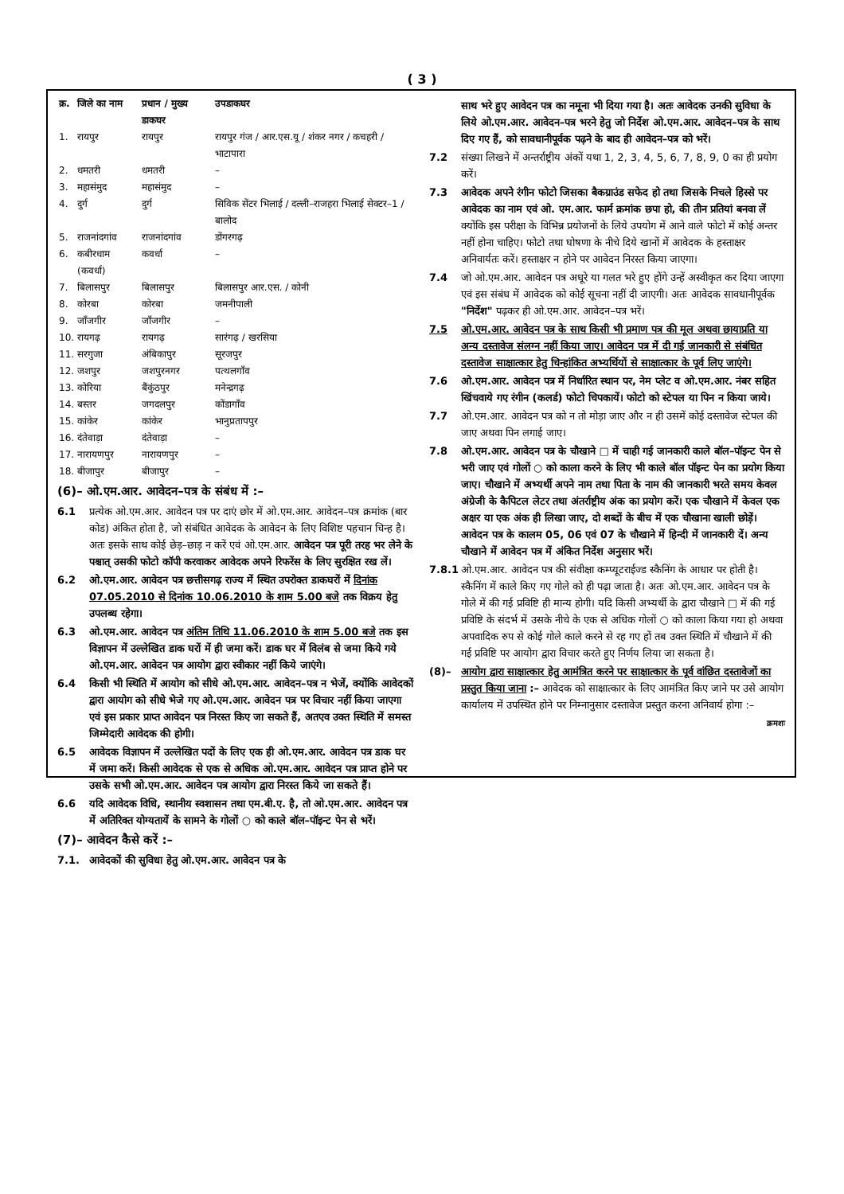( 3 )
| क्र. | जिले का नाम | प्रधान / मुख्य डाकघर | उपडाकघर |
| --- | --- | --- | --- |
| 1. | रायपुर | रायपुर | रायपुर गंज / आर.एस.यू / शंकर नगर / कचहरी / भाटापारा |
| 2. | धमतरी | धमतरी | – |
| 3. | महासंमुद | महासंमुद | – |
| 4. | दुर्ग | दुर्ग | सिविक सेंटर भिलाई / दल्ली–राजहरा भिलाई सेक्टर–1 / बालोद |
| 5. | राजनांदगांव | राजनांदगांव | डोंगरगढ़ |
| 6. | कबीरधाम (कवर्धा) | कवर्धा | – |
| 7. | बिलासपुर | बिलासपुर | बिलासपुर आर.एस. / कोनी |
| 8. | कोरबा | कोरबा | जमनीपाली |
| 9. | जाँजगीर | जाँजगीर | – |
| 10. | रायगढ़ | रायगढ़ | सारंगढ़ / खरसिया |
| 11. | सरगुजा | अंबिकापुर | सूरजपुर |
| 12. | जशपुर | जशपुरनगर | पत्थलगाँव |
| 13. | कोरिया | बैंकुंठपुर | मनेन्द्रगढ़ |
| 14. | बस्तर | जगदलपुर | कोंडागाँव |
| 15. | कांकेर | कांकेर | भानुप्रतापपुर |
| 16. | दंतेवाड़ा | दंतेवाड़ा | – |
| 17. | नारायणपुर | नारायणपुर | – |
| 18. | बीजापुर | बीजापुर | – |
(6)– ओ.एम.आर. आवेदन–पत्र के संबंध में :–
6.1 प्रत्येक ओ.एम.आर. आवेदन पत्र पर दाएं छोर में ओ.एम.आर. आवेदन–पत्र क्रमांक (बार कोड) अंकित होता है, जो संबंधित आवेदक के आवेदन के लिए विशिष्ट पहचान चिन्ह है। अतः इसके साथ कोई छेड़–छाड़ न करें एवं ओ.एम.आर. आवेदन पत्र पूरी तरह भर लेने के पश्चात् उसकी फोटो कॉपी करवाकर आवेदक अपने रिफरेंस के लिए सुरक्षित रख लें।
6.2 ओ.एम.आर. आवेदन पत्र छत्तीसगढ़ राज्य में स्थित उपरोक्त डाकघरों में दिनांक 07.05.2010 से दिनांक 10.06.2010 के शाम 5.00 बजे तक विक्रय हेतु उपलब्ध रहेगा।
6.3 ओ.एम.आर. आवेदन पत्र अंतिम तिथि 11.06.2010 के शाम 5.00 बजे तक इस विज्ञापन में उल्लेखित डाक घरों में ही जमा करें। डाक घर में विलंब से जमा किये गये ओ.एम.आर. आवेदन पत्र आयोग द्वारा स्वीकार नहीं किये जाएंगे।
6.4 किसी भी स्थिति में आयोग को सीधे ओ.एम.आर. आवेदन–पत्र न भेजें, क्योंकि आवेदकों द्वारा आयोग को सीधे भेजे गए ओ.एम.आर. आवेदन पत्र पर विचार नहीं किया जाएगा एवं इस प्रकार प्राप्त आवेदन पत्र निरस्त किए जा सकते हैं, अतएव उक्त स्थिति में समस्त जिम्मेदारी आवेदक की होगी।
6.5 आवेदक विज्ञापन में उल्लेखित पदों के लिए एक ही ओ.एम.आर. आवेदन पत्र डाक घर में जमा करें। किसी आवेदक से एक से अधिक ओ.एम.आर. आवेदन पत्र प्राप्त होने पर उसके सभी ओ.एम.आर. आवेदन पत्र आयोग द्वारा निरस्त किये जा सकते हैं।
6.6 यदि आवेदक विधि, स्थानीय स्वशासन तथा एम.बी.ए. है, तो ओ.एम.आर. आवेदन पत्र में अतिरिक्त योग्यतायें के सामने के गोलों ○ को काले बॉल–पॉइन्ट पेन से भरें।
(7)– आवेदन कैसे करें :–
7.1. आवेदकों की सुविधा हेतु ओ.एम.आर. आवेदन पत्र के
साथ भरे हुए आवेदन पत्र का नमूना भी दिया गया है। अतः आवेदक उनकी सुविधा के लिये ओ.एम.आर. आवेदन–पत्र भरने हेतु जो निर्देश ओ.एम.आर. आवेदन–पत्र के साथ दिए गए हैं, को सावधानीपूर्वक पढ़ने के बाद ही आवेदन–पत्र को भरें।
7.2 संख्या लिखने में अन्तर्राष्ट्रीय अंकों यथा 1, 2, 3, 4, 5, 6, 7, 8, 9, 0 का ही प्रयोग करें।
7.3 आवेदक अपने रंगीन फोटो जिसका बैकग्राउंड सफेद हो तथा जिसके निचले हिस्से पर आवेदक का नाम एवं ओ. एम.आर. फार्म क्रमांक छपा हो, की तीन प्रतियां बनवा लें क्योंकि इस परीक्षा के विभिन्न प्रयोजनों के लिये उपयोग में आने वाले फोटो में कोई अन्तर नहीं होना चाहिए। फोटो तथा घोषणा के नीचे दिये खानों में आवेदक के हस्ताक्षर अनिवार्यतः करें। हस्ताक्षर न होने पर आवेदन निरस्त किया जाएगा।
7.4 जो ओ.एम.आर. आवेदन पत्र अधूरे या गलत भरे हुए होंगे उन्हें अस्वीकृत कर दिया जाएगा एवं इस संबंध में आवेदक को कोई सूचना नहीं दी जाएगी। अतः आवेदक सावधानीपूर्वक "निर्देश" पढ़कर ही ओ.एम.आर. आवेदन–पत्र भरें।
7.5 ओ.एम.आर. आवेदन पत्र के साथ किसी भी प्रमाण पत्र की मूल अथवा छायाप्रति या अन्य दस्तावेज संलग्न नहीं किया जाए। आवेदन पत्र में दी गई जानकारी से संबंधित दस्तावेज साक्षात्कार हेतु चिन्हांकित अभ्यर्थियों से साक्षात्कार के पूर्व लिए जाएंगे।
7.6 ओ.एम.आर. आवेदन पत्र में निर्धारित स्थान पर, नेम प्लेट व ओ.एम.आर. नंबर सहित खिंचवाये गए रंगीन (कलर्ड) फोटो चिपकायें। फोटो को स्टेपल या पिन न किया जाये।
7.7 ओ.एम.आर. आवेदन पत्र को न तो मोड़ा जाए और न ही उसमें कोई दस्तावेज स्टेपल की जाए अथवा पिन लगाई जाए।
7.8 ओ.एम.आर. आवेदन पत्र के चौखाने □ में चाही गई जानकारी काले बॉल–पॉइन्ट पेन से भरी जाए एवं गोलों ○ को काला करने के लिए भी काले बॉल पॉइन्ट पेन का प्रयोग किया जाए। चौखाने में अभ्यर्थी अपने नाम तथा पिता के नाम की जानकारी भरते समय केवल अंग्रेजी के कैपिटल लेटर तथा अंतर्राष्ट्रीय अंक का प्रयोग करें। एक चौखाने में केवल एक अक्षर या एक अंक ही लिखा जाए, दो शब्दों के बीच में एक चौखाना खाली छोड़ें। आवेदन पत्र के कालम 05, 06 एवं 07 के चौखाने में हिन्दी में जानकारी दें। अन्य चौखाने में आवेदन पत्र में अंकित निर्देश अनुसार भरें।
7.8.1 ओ.एम.आर. आवेदन पत्र की संवीक्षा कम्प्यूटराईज्ड स्कैनिंग के आधार पर होती है। स्कैनिंग में काले किए गए गोले को ही पढ़ा जाता है। अतः ओ.एम.आर. आवेदन पत्र के गोले में की गई प्रविष्टि ही मान्य होगी। यदि किसी अभ्यर्थी के द्वारा चौखाने □ में की गई प्रविष्टि के संदर्भ में उसके नीचे के एक से अधिक गोलों ○ को काला किया गया हो अथवा अपवादिक रुप से कोई गोले काले करने से रह गए हों तब उक्त स्थिति में चौखाने में की गई प्रविष्टि पर आयोग द्वारा विचार करते हुए निर्णय लिया जा सकता है।
(8)– आयोग द्वारा साक्षात्कार हेतु आमंत्रित करने पर साक्षात्कार के पूर्व वांछित दस्तावेजों का प्रस्तुत किया जाना :– आवेदक को साक्षात्कार के लिए आमंत्रित किए जाने पर उसे आयोग कार्यालय में उपस्थित होने पर निम्नानुसार दस्तावेज प्रस्तुत करना अनिवार्य होगा :–
क्रमशः